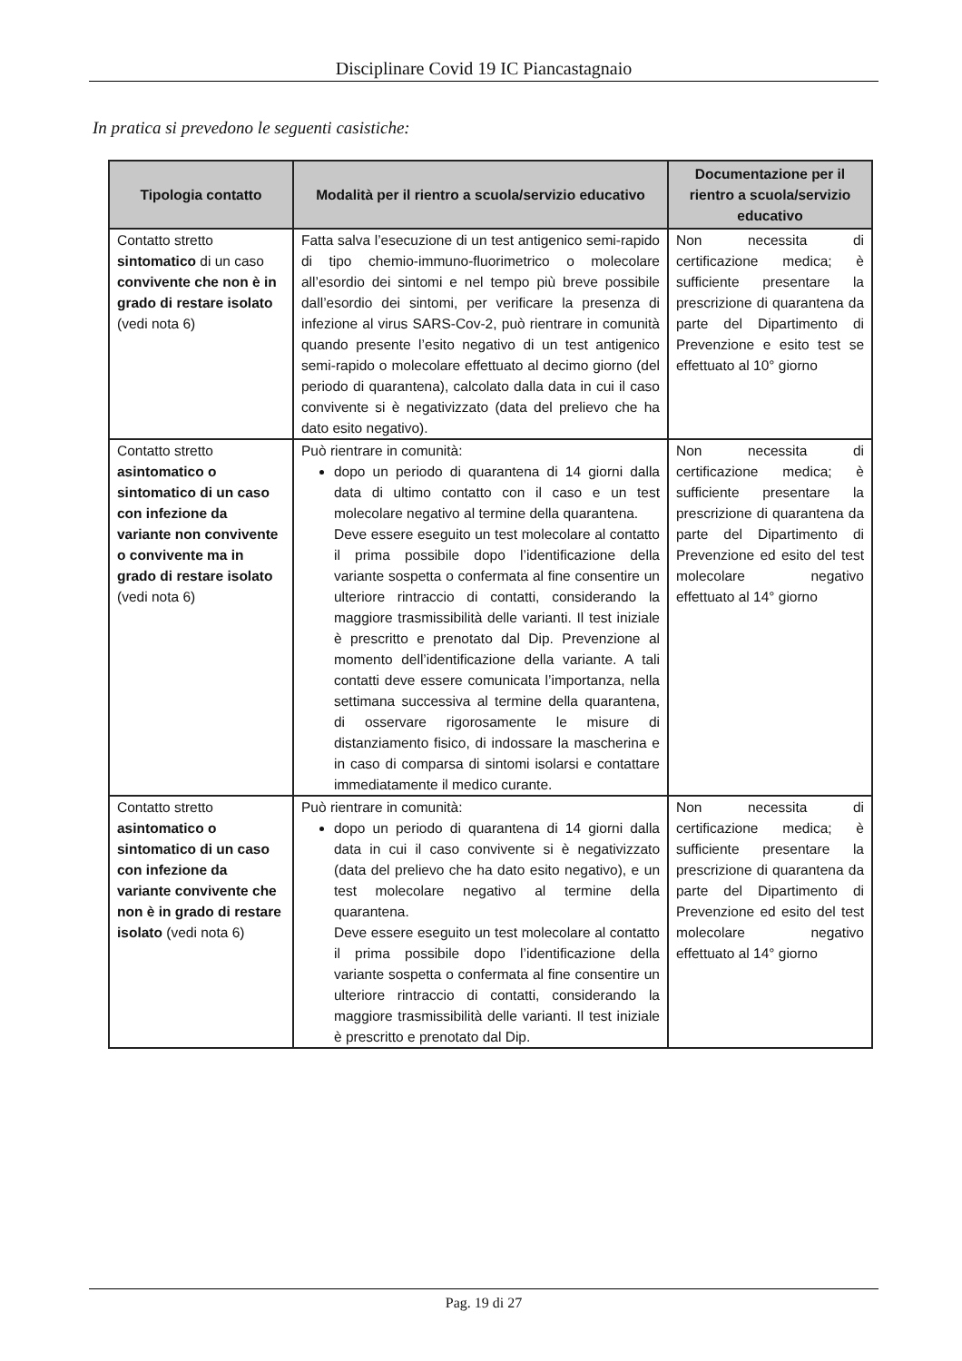Disciplinare Covid 19 IC Piancastagnaio
In pratica si prevedono le seguenti casistiche:
| Tipologia contatto | Modalità per il rientro a scuola/servizio educativo | Documentazione per il rientro a scuola/servizio educativo |
| --- | --- | --- |
| Contatto stretto sintomatico di un caso convivente che non è in grado di restare isolato (vedi nota 6) | Fatta salva l’esecuzione di un test antigenico semi-rapido di tipo chemio-immuno-fluorimetrico o molecolare all’esordio dei sintomi e nel tempo più breve possibile dall’esordio dei sintomi, per verificare la presenza di infezione al virus SARS-Cov-2, può rientrare in comunità quando presente l’esito negativo di un test antigenico semi-rapido o molecolare effettuato al decimo giorno (del periodo di quarantena), calcolato dalla data in cui il caso convivente si è negativizzato (data del prelievo che ha dato esito negativo). | Non necessita di certificazione medica; è sufficiente presentare la prescrizione di quarantena da parte del Dipartimento di Prevenzione e esito test se effettuato al 10° giorno |
| Contatto stretto asintomatico o sintomatico di un caso con infezione da variante non convivente o convivente ma in grado di restare isolato (vedi nota 6) | Può rientrare in comunità: dopo un periodo di quarantena di 14 giorni dalla data di ultimo contatto con il caso e un test molecolare negativo al termine della quarantena. Deve essere eseguito un test molecolare al contatto il prima possibile dopo l’identificazione della variante sospetta o confermata al fine consentire un ulteriore rintraccio di contatti, considerando la maggiore trasmissibilità delle varianti. Il test iniziale è prescritto e prenotato dal Dip. Prevenzione al momento dell’identificazione della variante. A tali contatti deve essere comunicata l’importanza, nella settimana successiva al termine della quarantena, di osservare rigorosamente le misure di distanziamento fisico, di indossare la mascherina e in caso di comparsa di sintomi isolarsi e contattare immediatamente il medico curante. | Non necessita di certificazione medica; è sufficiente presentare la prescrizione di quarantena da parte del Dipartimento di Prevenzione ed esito del test molecolare negativo effettuato al 14° giorno |
| Contatto stretto asintomatico o sintomatico di un caso con infezione da variante convivente che non è in grado di restare isolato (vedi nota 6) | Può rientrare in comunità: dopo un periodo di quarantena di 14 giorni dalla data in cui il caso convivente si è negativizzato (data del prelievo che ha dato esito negativo), e un test molecolare negativo al termine della quarantena. Deve essere eseguito un test molecolare al contatto il prima possibile dopo l’identificazione della variante sospetta o confermata al fine consentire un ulteriore rintraccio di contatti, considerando la maggiore trasmissibilità delle varianti. Il test iniziale è prescritto e prenotato dal Dip. | Non necessita di certificazione medica; è sufficiente presentare la prescrizione di quarantena da parte del Dipartimento di Prevenzione ed esito del test molecolare negativo effettuato al 14° giorno |
Pag. 19 di 27